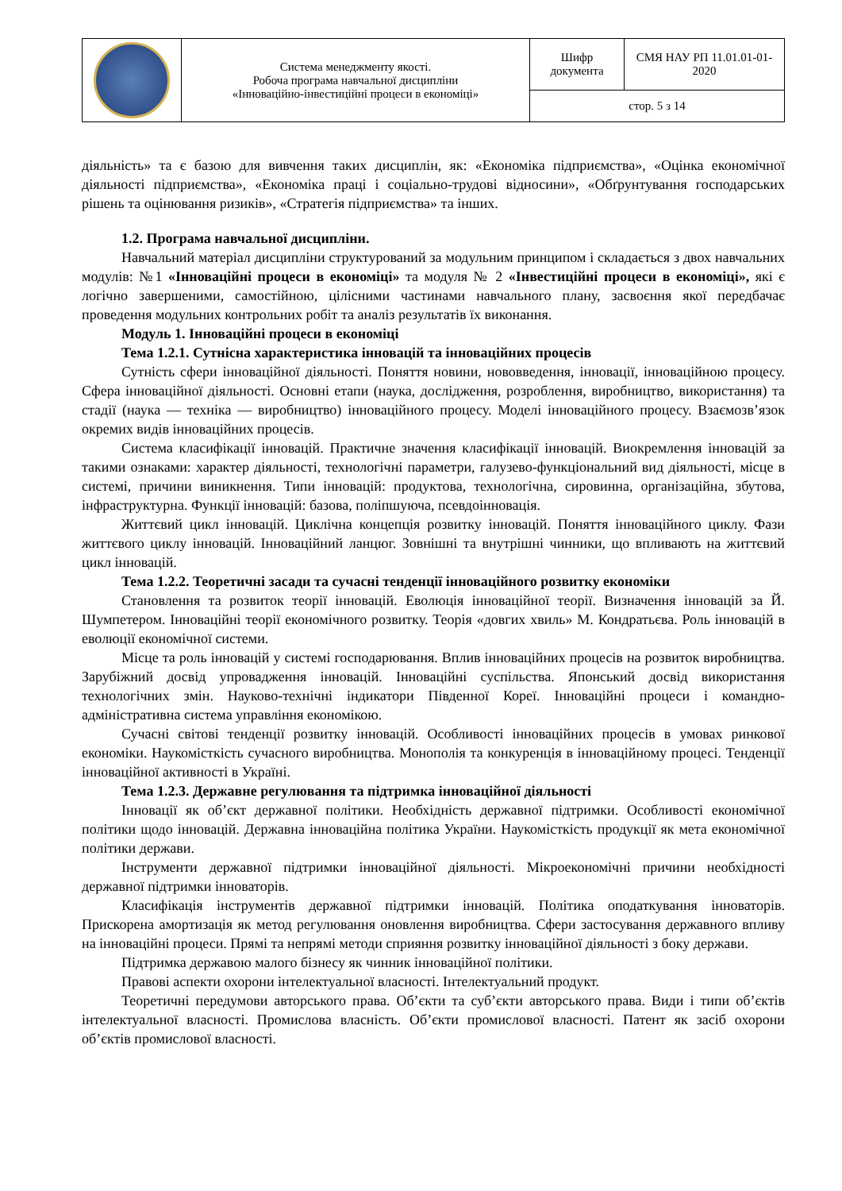| | Система менеджменту якості. Робоча програма навчальної дисципліни «Інноваційно-інвестиційні процеси в економіці» | Шифр документа | СМЯ НАУ РП 11.01.01-01-2020 |
| | | стор. 5 з 14 | |
діяльність» та є базою для вивчення таких дисциплін, як: «Економіка підприємства», «Оцінка економічної діяльності підприємства», «Економіка праці і соціально-трудові відносини», «Обґрунтування господарських рішень та оцінювання ризиків», «Стратегія підприємства» та інших.
1.2. Програма навчальної дисципліни.
Навчальний матеріал дисципліни структурований за модульним принципом і складається з двох навчальних модулів: №1 «Інноваційні процеси в економіці» та модуля № 2 «Інвестиційні процеси в економіці», які є логічно завершеними, самостійною, цілісними частинами навчального плану, засвоєння якої передбачає проведення модульних контрольних робіт та аналіз результатів їх виконання.
Модуль 1. Інноваційні процеси в економіці
Тема 1.2.1. Сутнісна характеристика інновацій та інноваційних процесів
Сутність сфери інноваційної діяльності. Поняття новини, нововведення, інновації, інноваційною процесу. Сфера інноваційної діяльності. Основні етапи (наука, дослідження, розроблення, виробництво, використання) та стадії (наука — техніка — виробництво) інноваційного процесу. Моделі інноваційного процесу. Взаємозв’язок окремих видів інноваційних процесів.
Система класифікації інновацій. Практичне значення класифікації інновацій. Виокремлення інновацій за такими ознаками: характер діяльності, технологічні параметри, галузево-функціональний вид діяльності, місце в системі, причини виникнення. Типи інновацій: продуктова, технологічна, сировинна, організаційна, збутова, інфраструктурна. Функції інновацій: базова, поліпшуюча, псевдоінновація.
Життєвий цикл інновацій. Циклічна концепція розвитку інновацій. Поняття інноваційного циклу. Фази життєвого циклу інновацій. Інноваційний ланцюг. Зовнішні та внутрішні чинники, що впливають на життєвий цикл інновацій.
Тема 1.2.2. Теоретичні засади та сучасні тенденції інноваційного розвитку економіки
Становлення та розвиток теорії інновацій. Еволюція інноваційної теорії. Визначення інновацій за Й. Шумпетером. Інноваційні теорії економічного розвитку. Теорія «довгих хвиль» М. Кондратьєва. Роль інновацій в еволюції економічної системи.
Місце та роль інновацій у системі господарювання. Вплив інноваційних процесів на розвиток виробництва. Зарубіжний досвід упровадження інновацій. Інноваційні суспільства. Японський досвід використання технологічних змін. Науково-технічні індикатори Південної Кореї. Інноваційні процеси і командно-адміністративна система управління економікою.
Сучасні світові тенденції розвитку інновацій. Особливості інноваційних процесів в умовах ринкової економіки. Наукомісткість сучасного виробництва. Монополія та конкуренція в інноваційному процесі. Тенденції інноваційної активності в Україні.
Тема 1.2.3. Державне регулювання та підтримка інноваційної діяльності
Інновації як об’єкт державної політики. Необхідність державної підтримки. Особливості економічної політики щодо інновацій. Державна інноваційна політика України. Наукомісткість продукції як мета економічної політики держави.
Інструменти державної підтримки інноваційної діяльності. Мікроекономічні причини необхідності державної підтримки інноваторів.
Класифікація інструментів державної підтримки інновацій. Політика оподаткування інноваторів. Прискорена амортизація як метод регулювання оновлення виробництва. Сфери застосування державного впливу на інноваційні процеси. Прямі та непрямі методи сприяння розвитку інноваційної діяльності з боку держави.
Підтримка державою малого бізнесу як чинник інноваційної політики.
Правові аспекти охорони інтелектуальної власності. Інтелектуальний продукт.
Теоретичні передумови авторського права. Об’єкти та суб’єкти авторського права. Види і типи об’єктів інтелектуальної власності. Промислова власність. Об’єкти промислової власності. Патент як засіб охорони об’єктів промислової власності.